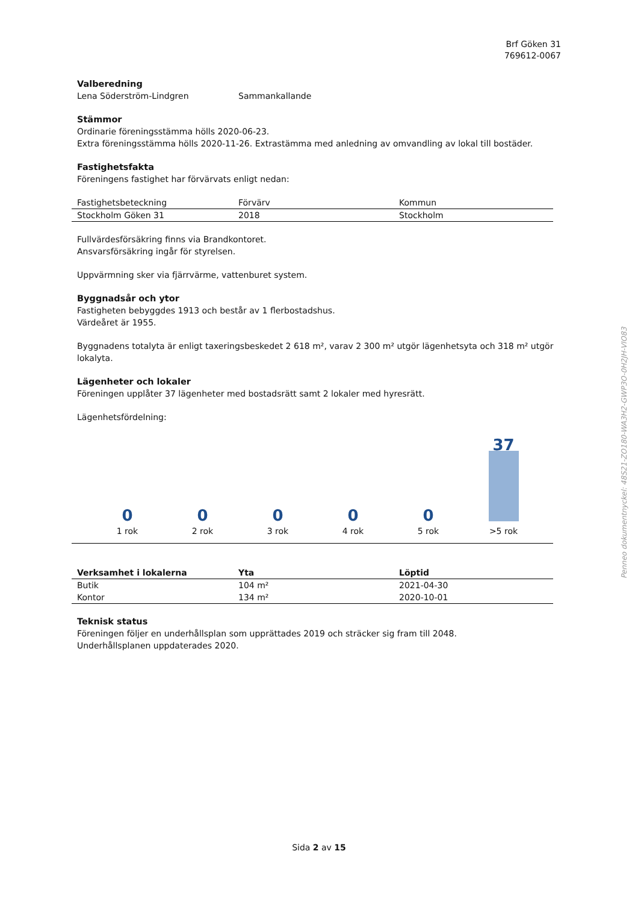Brf Göken 31
769612-0067
Valberedning
Lena Söderström-Lindgren Sammankallande
Stämmor
Ordinarie föreningsstämma hölls 2020-06-23.
Extra föreningsstämma hölls 2020-11-26. Extrastämma med anledning av omvandling av lokal till bostäder.
Fastighetsfakta
Föreningens fastighet har förvärvats enligt nedan:
| Fastighetsbeteckning | Förvärv | Kommun |
| --- | --- | --- |
| Stockholm Göken 31 | 2018 | Stockholm |
Fullvärdesförsäkring finns via Brandkontoret.
Ansvarsförsäkring ingår för styrelsen.
Uppvärmning sker via fjärrvärme, vattenburet system.
Byggnadsår och ytor
Fastigheten bebyggdes 1913 och består av 1 flerbostadshus.
Värdeåret är 1955.
Byggnadens totalyta är enligt taxeringsbeskedet 2 618 m², varav 2 300 m² utgör lägenhetsyta och 318 m² utgör lokalyta.
Lägenheter och lokaler
Föreningen upplåter 37 lägenheter med bostadsrätt samt 2 lokaler med hyresrätt.
Lägenhetsfördelning:
0
1 rok
0
2 rok
0
3 rok
0
4 rok
0
5 rok
37
>5 rok
| Verksamhet i lokalerna | Yta | Löptid |
| --- | --- | --- |
| Butik | 104 m² | 2021-04-30 |
| Kontor | 134 m² | 2020-10-01 |
Teknisk status
Föreningen följer en underhållsplan som upprättades 2019 och sträcker sig fram till 2048.
Underhållsplanen uppdaterades 2020.
Penneo dokumentnyckel: 48S21-ZO180-WA3H2-GWP3O-0H2JH-VIO83
Sida 2 av 15